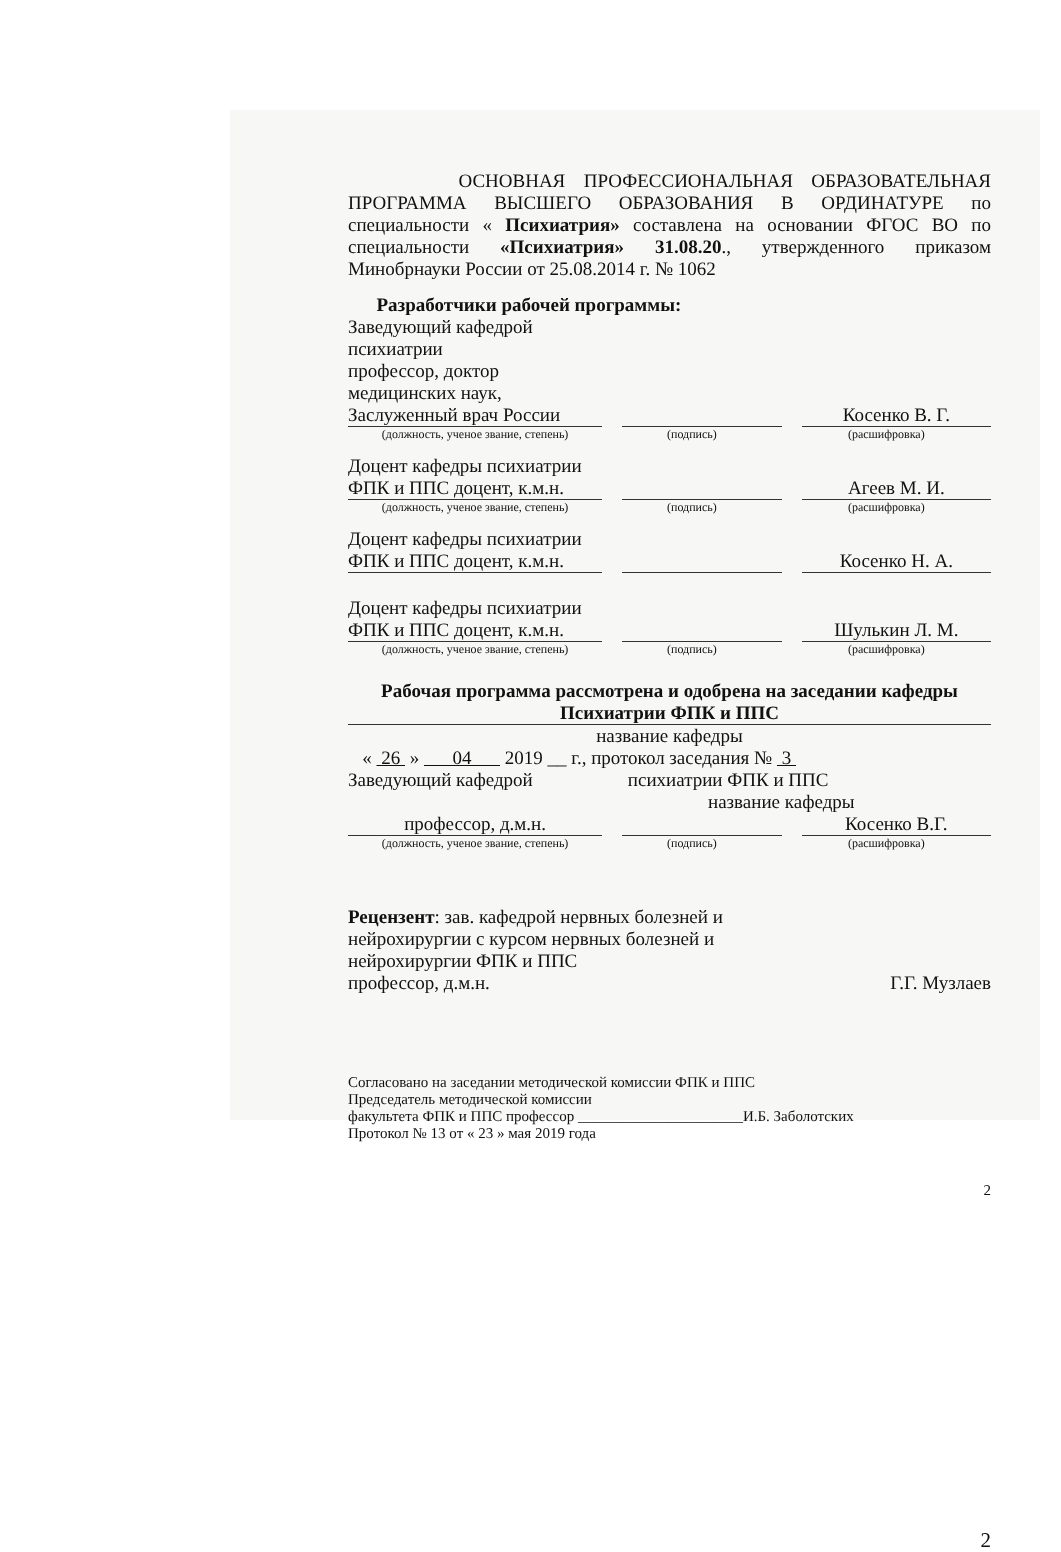ОСНОВНАЯ ПРОФЕССИОНАЛЬНАЯ ОБРАЗОВАТЕЛЬНАЯ ПРОГРАММА ВЫСШЕГО ОБРАЗОВАНИЯ В ОРДИНАТУРЕ по специальности « Психиатрия» составлена на основании ФГОС ВО по специальности «Психиатрия» 31.08.20., утвержденного приказом Минобрнауки России от 25.08.2014 г. № 1062
Разработчики рабочей программы:
Заведующий кафедрой психиатрии
профессор, доктор медицинских наук,
Заслуженный врач России
Косенко В. Г.
(должность, ученое звание, степень) (подпись) (расшифровка)
Доцент кафедры психиатрии
ФПК и ППС доцент, к.м.н.
Агеев М. И.
(должность, ученое звание, степень) (подпись) (расшифровка)
Доцент кафедры психиатрии
ФПК и ППС доцент, к.м.н.
Косенко Н. А.
Доцент кафедры психиатрии
ФПК и ППС доцент, к.м.н.
Шулькин Л. М.
(должность, ученое звание, степень) (подпись) (расшифровка)
Рабочая программа рассмотрена и одобрена на заседании кафедры
Психиатрии ФПК и ППС
название кафедры
« 26 » 04 2019 __ г., протокол заседания № 3
Заведующий кафедрой психиатрии ФПК и ППС
название кафедры
профессор, д.м.н.
Косенко В.Г.
(должность, ученое звание, степень) (подпись) (расшифровка)
Рецензент: зав. кафедрой нервных болезней и
нейрохирургии с курсом нервных болезней и
нейрохирургии ФПК и ППС
профессор, д.м.н. Г.Г. Музлаев
Согласовано на заседании методической комиссии ФПК и ППС
Председатель методической комиссии
факультета ФПК и ППС профессор ______________________И.Б. Заболотских
Протокол № 13 от « 23 » мая 2019 года
2
2